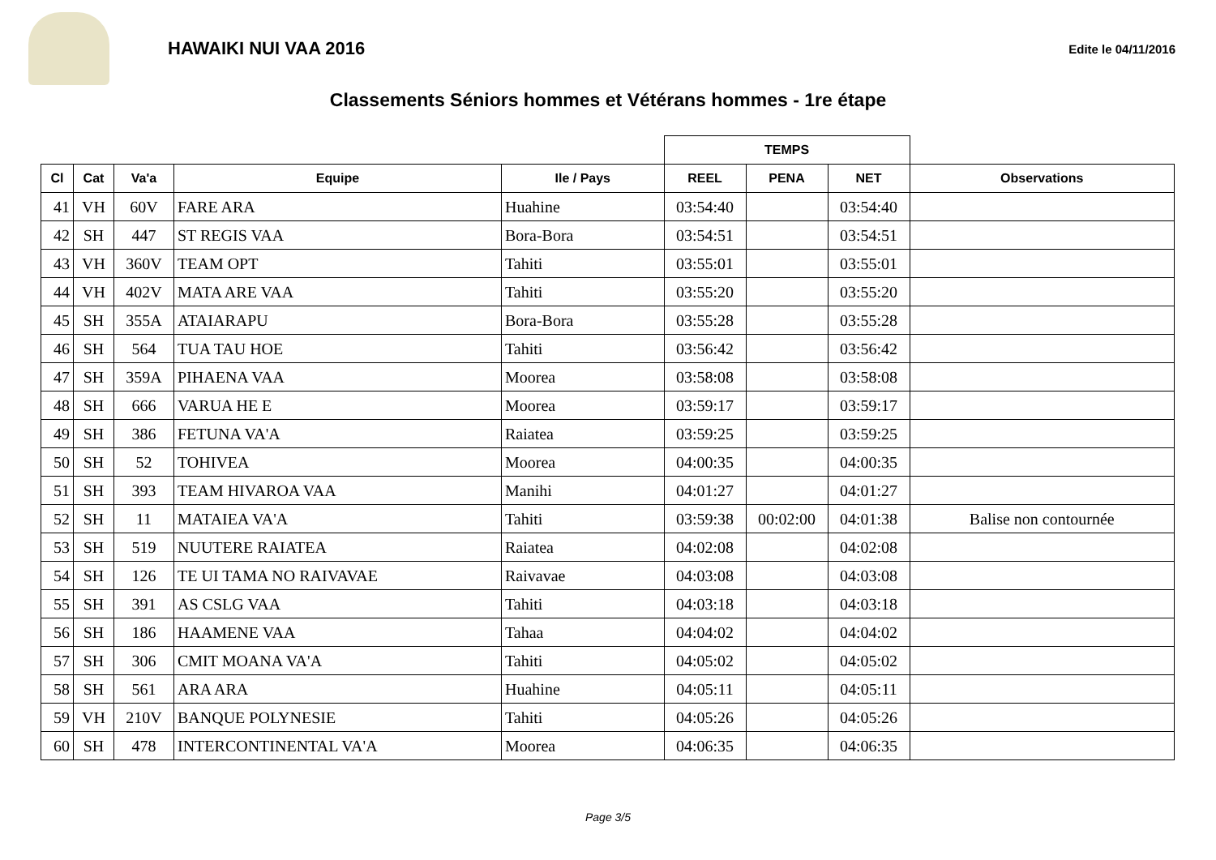HAWAIKI NUI VAA 2016
Edite le 04/11/2016
Classements Séniors hommes et Vétérans hommes - 1re étape
| | | | | | TEMPS | | | |
| --- | --- | --- | --- | --- | --- | --- | --- | --- |
| Cl | Cat | Va'a | Equipe | Ile / Pays | REEL | PENA | NET | Observations |
| 41 | VH | 60V | FARE ARA | Huahine | 03:54:40 | | 03:54:40 | |
| 42 | SH | 447 | ST REGIS VAA | Bora-Bora | 03:54:51 | | 03:54:51 | |
| 43 | VH | 360V | TEAM OPT | Tahiti | 03:55:01 | | 03:55:01 | |
| 44 | VH | 402V | MATA ARE VAA | Tahiti | 03:55:20 | | 03:55:20 | |
| 45 | SH | 355A | ATAIARAPU | Bora-Bora | 03:55:28 | | 03:55:28 | |
| 46 | SH | 564 | TUA TAU HOE | Tahiti | 03:56:42 | | 03:56:42 | |
| 47 | SH | 359A | PIHAENA VAA | Moorea | 03:58:08 | | 03:58:08 | |
| 48 | SH | 666 | VARUA HE E | Moorea | 03:59:17 | | 03:59:17 | |
| 49 | SH | 386 | FETUNA VA'A | Raiatea | 03:59:25 | | 03:59:25 | |
| 50 | SH | 52 | TOHIVEA | Moorea | 04:00:35 | | 04:00:35 | |
| 51 | SH | 393 | TEAM HIVAROA VAA | Manihi | 04:01:27 | | 04:01:27 | |
| 52 | SH | 11 | MATAIEA VA'A | Tahiti | 03:59:38 | 00:02:00 | 04:01:38 | Balise non contournée |
| 53 | SH | 519 | NUUTERE RAIATEA | Raiatea | 04:02:08 | | 04:02:08 | |
| 54 | SH | 126 | TE UI TAMA NO RAIVAVAE | Raivavae | 04:03:08 | | 04:03:08 | |
| 55 | SH | 391 | AS CSLG VAA | Tahiti | 04:03:18 | | 04:03:18 | |
| 56 | SH | 186 | HAAMENE VAA | Tahaa | 04:04:02 | | 04:04:02 | |
| 57 | SH | 306 | CMIT MOANA VA'A | Tahiti | 04:05:02 | | 04:05:02 | |
| 58 | SH | 561 | ARA ARA | Huahine | 04:05:11 | | 04:05:11 | |
| 59 | VH | 210V | BANQUE POLYNESIE | Tahiti | 04:05:26 | | 04:05:26 | |
| 60 | SH | 478 | INTERCONTINENTAL VA'A | Moorea | 04:06:35 | | 04:06:35 | |
Page 3/5